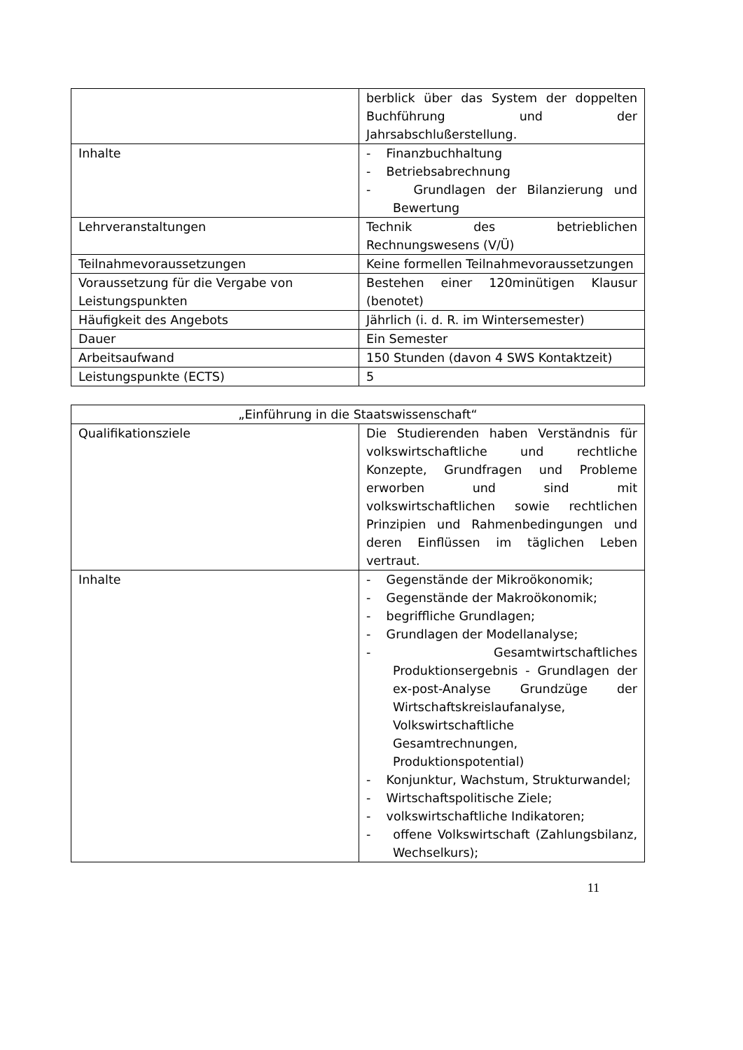| | berblick über das System der doppelten Buchführung und der Jahrsabschlußerstellung. |
| Inhalte | - Finanzbuchhaltung - Betriebsabrechnung - Grundlagen der Bilanzierung und Bewertung |
| Lehrveranstaltungen | Technik des betrieblichen Rechnungswesens (V/Ü) |
| Teilnahmevoraussetzungen | Keine formellen Teilnahmevoraussetzungen |
| Voraussetzung für die Vergabe von Leistungspunkten | Bestehen einer 120minütigen Klausur (benotet) |
| Häufigkeit des Angebots | Jährlich (i. d. R. im Wintersemester) |
| Dauer | Ein Semester |
| Arbeitsaufwand | 150 Stunden (davon 4 SWS Kontaktzeit) |
| Leistungspunkte (ECTS) | 5 |
| „Einführung in die Staatswissenschaft“ | |
| Qualifikationsziele | Die Studierenden haben Verständnis für volkswirtschaftliche und rechtliche Konzepte, Grundfragen und Probleme erworben und sind mit volkswirtschaftlichen sowie rechtlichen Prinzipien und Rahmenbedingungen und deren Einflüssen im täglichen Leben vertraut. |
| Inhalte | - Gegenstände der Mikroökonomik; - Gegenstände der Makroökonomik; - begriffliche Grundlagen; - Grundlagen der Modellanalyse; - Gesamtwirtschaftliches Produktionsergebnis - Grundlagen der ex-post-Analyse Grundzüge der Wirtschaftskreislaufanalyse, Volkswirtschaftliche Gesamtrechnungen, Produktionspotential) - Konjunktur, Wachstum, Strukturwandel; - Wirtschaftspolitische Ziele; - volkswirtschaftliche Indikatoren; - offene Volkswirtschaft (Zahlungsbilanz, Wechselkurs); |
11